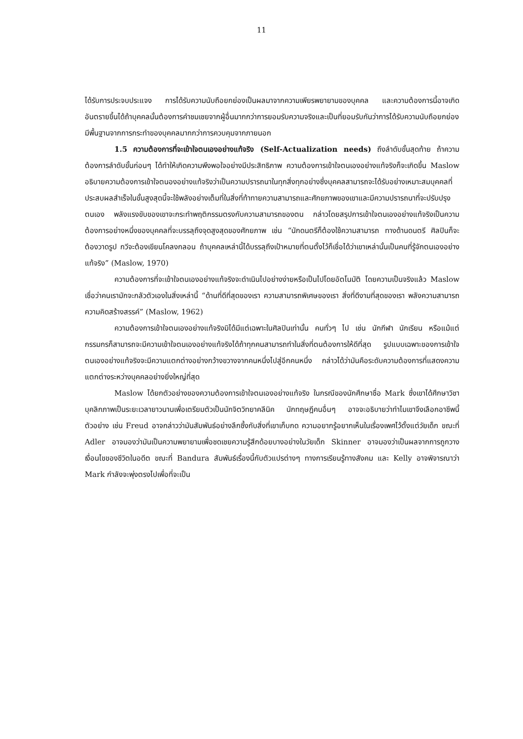11
ได้รับการประจบประแจง การได้รับความนับถือยกย่องเป็นผลมาจากความเพียรพยายามของบุคคล และความต้องการนี้อาจเกิดอันตรายขึ้นได้ถ้าบุคคลนั้นต้องการคำชมเชยจากผู้อื่นมากกว่าการยอมรับความจริงและเป็นที่ยอมรับกันว่าการได้รับความนับถือยกย่อง มีพื้นฐานจากการกระทำของบุคคลมากกว่าการควบคุมจากภายนอก
1.5 ความต้องการที่จะเข้าใจตนเองอย่างแท้จริง (Self-Actualization needs) ถึงลำดับขั้นสุดท้าย ถ้าความต้องการลำดับขั้นก่อนๆ ได้ทำให้เกิดความพึงพอใจอย่างมีประสิทธิภาพ ความต้องการเข้าใจตนเองอย่างแท้จริงก็จะเกิดขึ้น Maslow อธิบายความต้องการเข้าใจตนองอย่างแท้จริงว่าเป็นความปรารถนาในทุกสิ่งทุกอย่างซึ่งบุคคลสามารถจะได้รับอย่างเหมาะสมบุคคลที่ประสบผลสำเร็จในขั้นสูงสุดนี้จะใช้พลังอย่างเต็มที่ในสิ่งที่ท้าทายความสามารถและศักยภาพของเขาและมีความปรารถนาที่จะปรับปรุงตนเอง พลังแรงขับของเขาจะกระทำพฤติกรรมตรงกับความสามารถของตน กล่าวโดยสรุปการเข้าใจตนเองอย่างแท้จริงเป็นความต้องการอย่างหนึ่งของบุคคลที่จะบรรลุถึงจุดสูงสุดของศักยภาพ เช่น “นักดนตรีก็ต้องใช้ความสามารถ ทางด้านดนตรี ศิลปินก็จะต้องวาดรูป กวีจะต้องเขียนโคลงกลอน ถ้าบุคคลเหล่านี้ได้บรรลุถึงเป้าหมายที่ตนตั้งไว้ก็เชื่อได้ว่าเขาเหล่านั้นเป็นคนที่รู้จักตนเองอย่างแท้จริง” (Maslow, 1970)
ความต้องการที่จะเข้าใจตนเองอย่างแท้จริงจะดำเนินไปอย่างง่ายหรือเป็นไปโดยอัตโนมัติ โดยความเป็นจริงแล้ว Maslow เชื่อว่าคนเรามักจะกลัวตัวเองในสิ่งเหล่านี้ “ด้านที่ดีที่สุดของเรา ความสามารถพิเศษของเรา สิ่งที่ดีงามที่สุดของเรา พลังความสามารถ ความคิดสร้างสรรค์” (Maslow, 1962)
ความต้องการเข้าใจตนเองอย่างแท้จริงมิได้มีแต่เฉพาะในศิลปินเท่านั้น คนทั่วๆ ไป เช่น นักกีฬา นักเรียน หรือแม้แต่กรรมกรก็สามารถจะมีความเข้าใจตนเองอย่างแท้จริงได้ถ้าทุกคนสามารถทำในสิ่งที่ตนต้องการให้ดีที่สุด รูปแบบเฉพาะของการเข้าใจตนเองอย่างแท้จริงจะมีความแตกต่างอย่างกว้างขวางจากคนหนึ่งไปสู่อีกคนหนึ่ง กล่าวได้ว่ามันคือระดับความต้องการที่แสดงความแตกต่างระหว่างบุคคลอย่างยิ่งใหญ่ที่สุด
Maslow ได้ยกตัวอย่างของความต้องการเข้าใจตนเองอย่างแท้จริง ในกรณีของนักศึกษาชื่อ Mark ซึ่งเขาได้ศึกษาวิชาบุคลิกภาพเป็นระยะเวลายาวนานเพื่อเตรียมตัวเป็นนักจิตวิทยาคลีนิค นักทฤษฎีคนอื่นๆ อาจจะอธิบายว่าทำไมเขาจึงเลือกอาชีพนี้ ตัวอย่าง เช่น Freud อาจกล่าวว่ามันสัมพันธ์อย่างลึกซึ้งกับสิ่งที่เขาเก็บกด ความอยากรู้อยากเห็นในเรื่องเพศไว้ตั้งแต่วัยเด็ก ขณะที่ Adler อาจมองว่ามันเป็นความพยายามเพื่อชดเชยความรู้สึกด้อยบางอย่างในวัยเด็ก Skinner อาจมองว่าเป็นผลจากการถูกวางเงื่อนไขของชีวิตในอดีต ขณะที่ Bandura สัมพันธ์เรื่องนี้กับตัวแปรต่างๆ ทางการเรียนรู้ทางสังคม และ Kelly อาจพิจารณาว่า Mark กำลังจะพุ่งตรงไปเพื่อที่จะเป็น